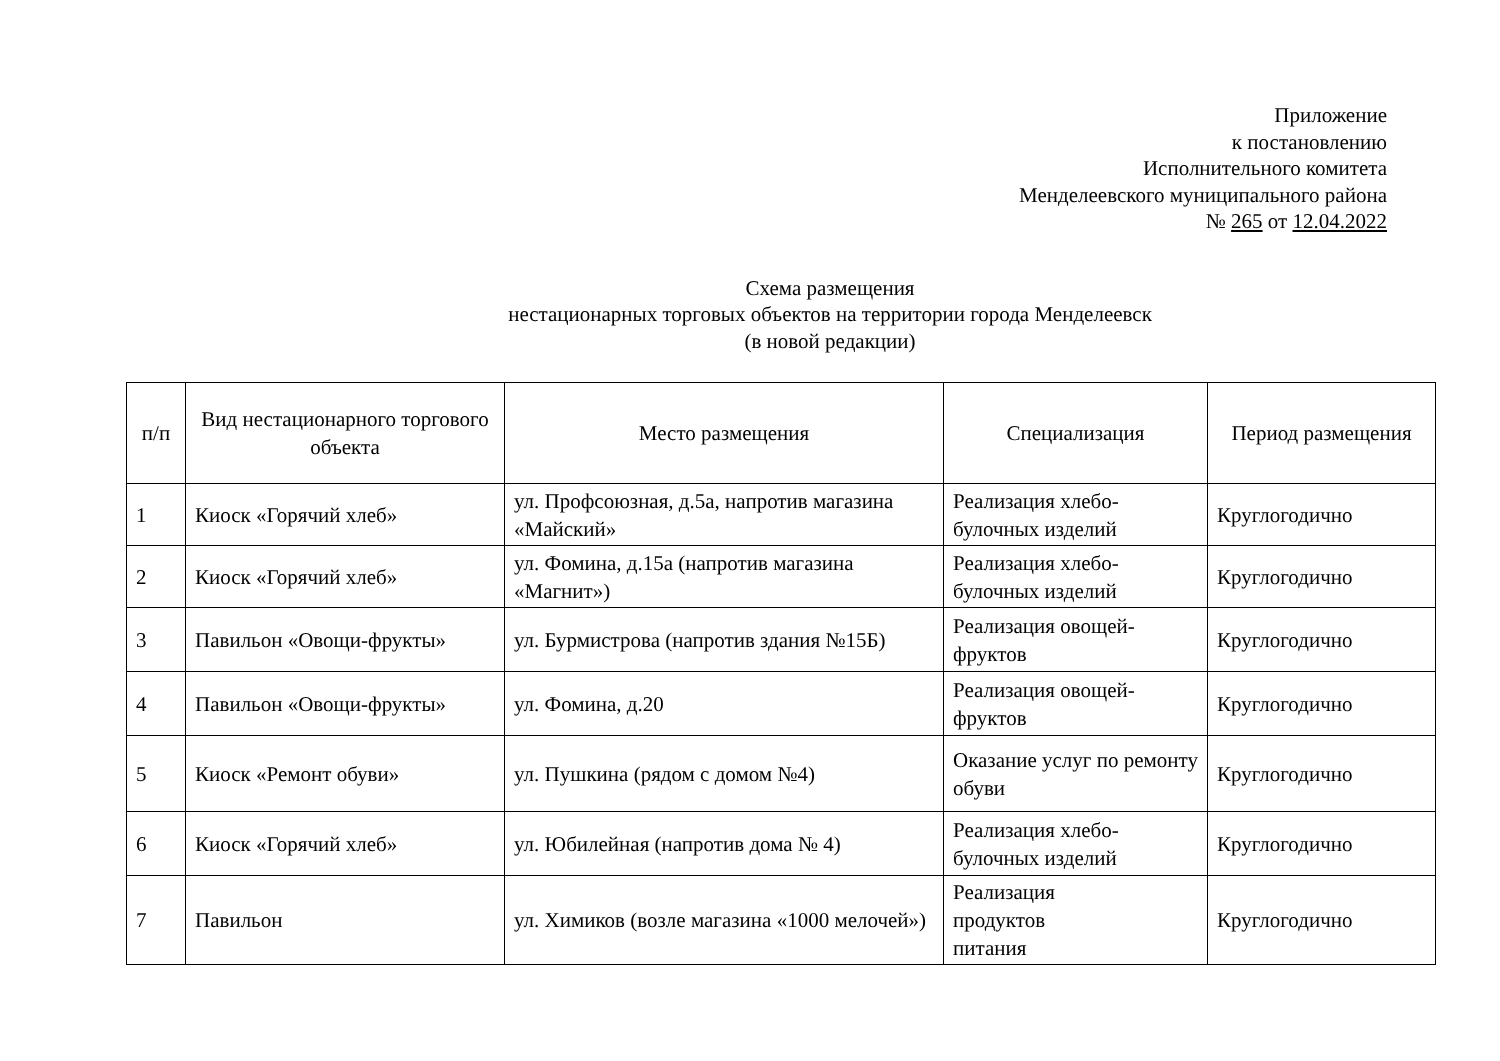Приложение
к постановлению
Исполнительного комитета
Менделеевского муниципального района
№ 265 от 12.04.2022
Схема размещения
нестационарных торговых объектов на территории города Менделеевск
(в новой редакции)
| п/п | Вид нестационарного торгового объекта | Место размещения | Специализация | Период размещения |
| --- | --- | --- | --- | --- |
| 1 | Киоск «Горячий хлеб» | ул. Профсоюзная, д.5а, напротив магазина «Майский» | Реализация хлебо-булочных изделий | Круглогодично |
| 2 | Киоск «Горячий хлеб» | ул. Фомина, д.15а (напротив магазина «Магнит») | Реализация хлебо-булочных изделий | Круглогодично |
| 3 | Павильон «Овощи-фрукты» | ул. Бурмистрова (напротив здания №15Б) | Реализация овощей-фруктов | Круглогодично |
| 4 | Павильон «Овощи-фрукты» | ул. Фомина, д.20 | Реализация овощей-фруктов | Круглогодично |
| 5 | Киоск «Ремонт обуви» | ул. Пушкина (рядом с домом №4) | Оказание услуг по ремонту обуви | Круглогодично |
| 6 | Киоск «Горячий хлеб» | ул. Юбилейная (напротив дома № 4) | Реализация хлебо-булочных изделий | Круглогодично |
| 7 | Павильон | ул. Химиков (возле магазина «1000 мелочей») | Реализация продуктов питания | Круглогодично |